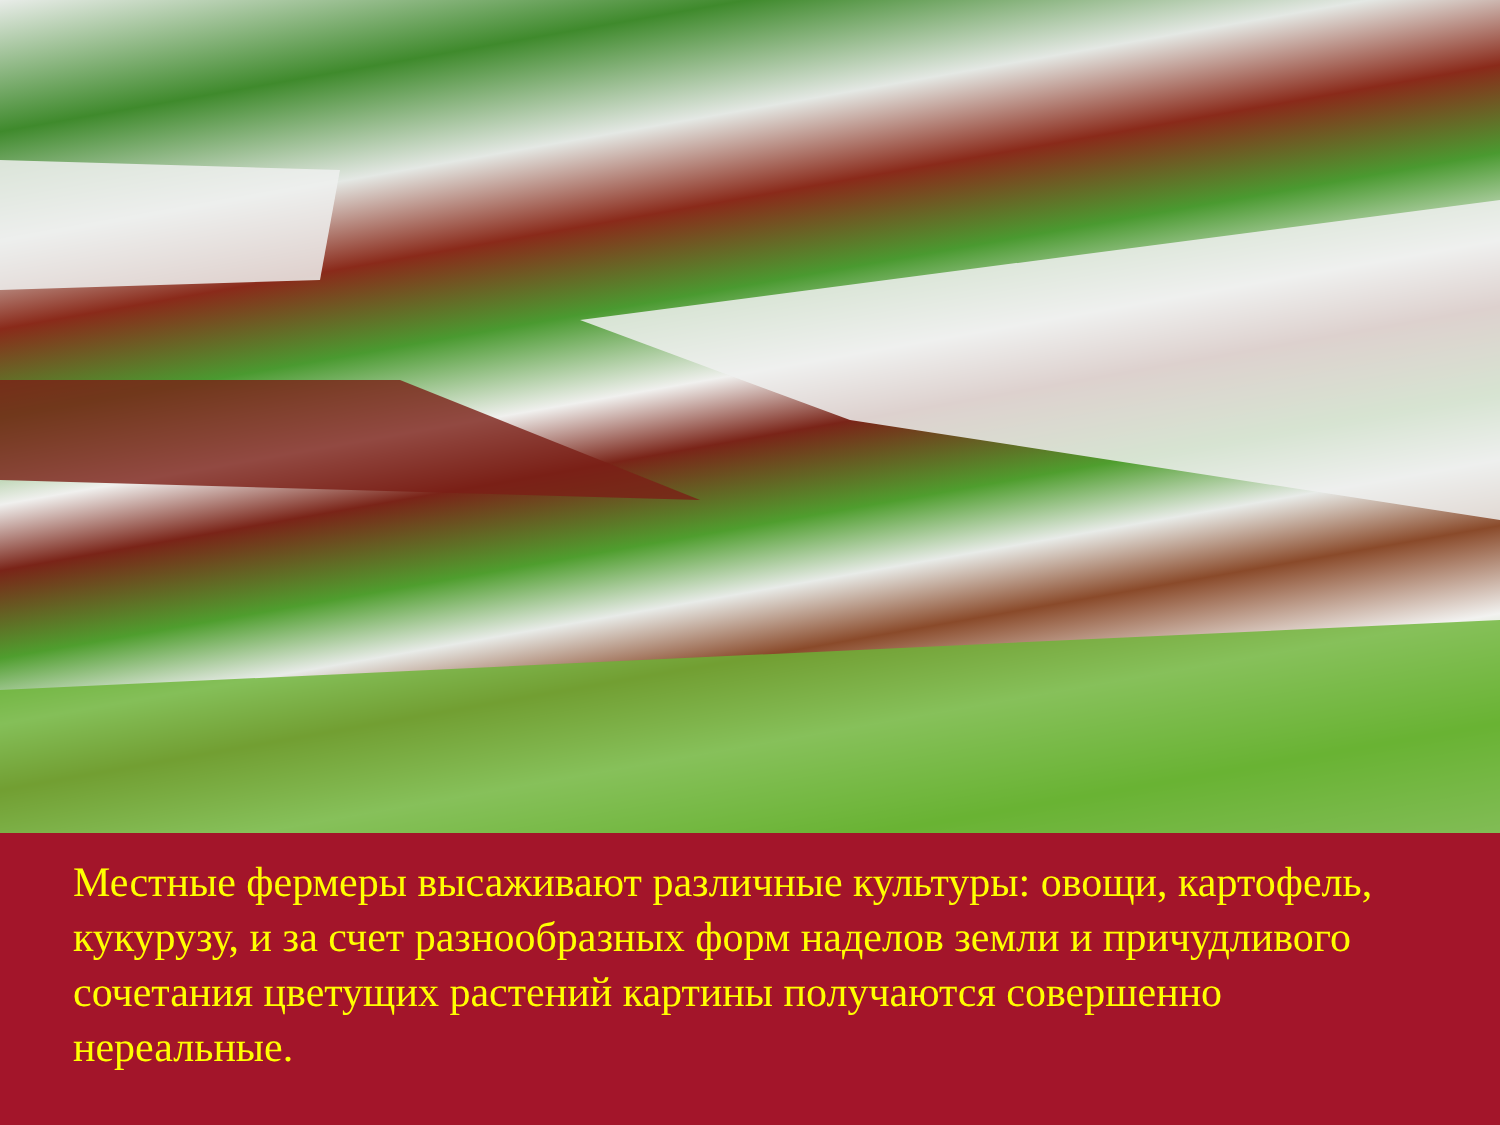Местные фермеры высаживают различные культуры: овощи, картофель, кукурузу, и за счет разнообразных форм наделов земли и причудливого сочетания цветущих растений картины получаются совершенно нереальные.